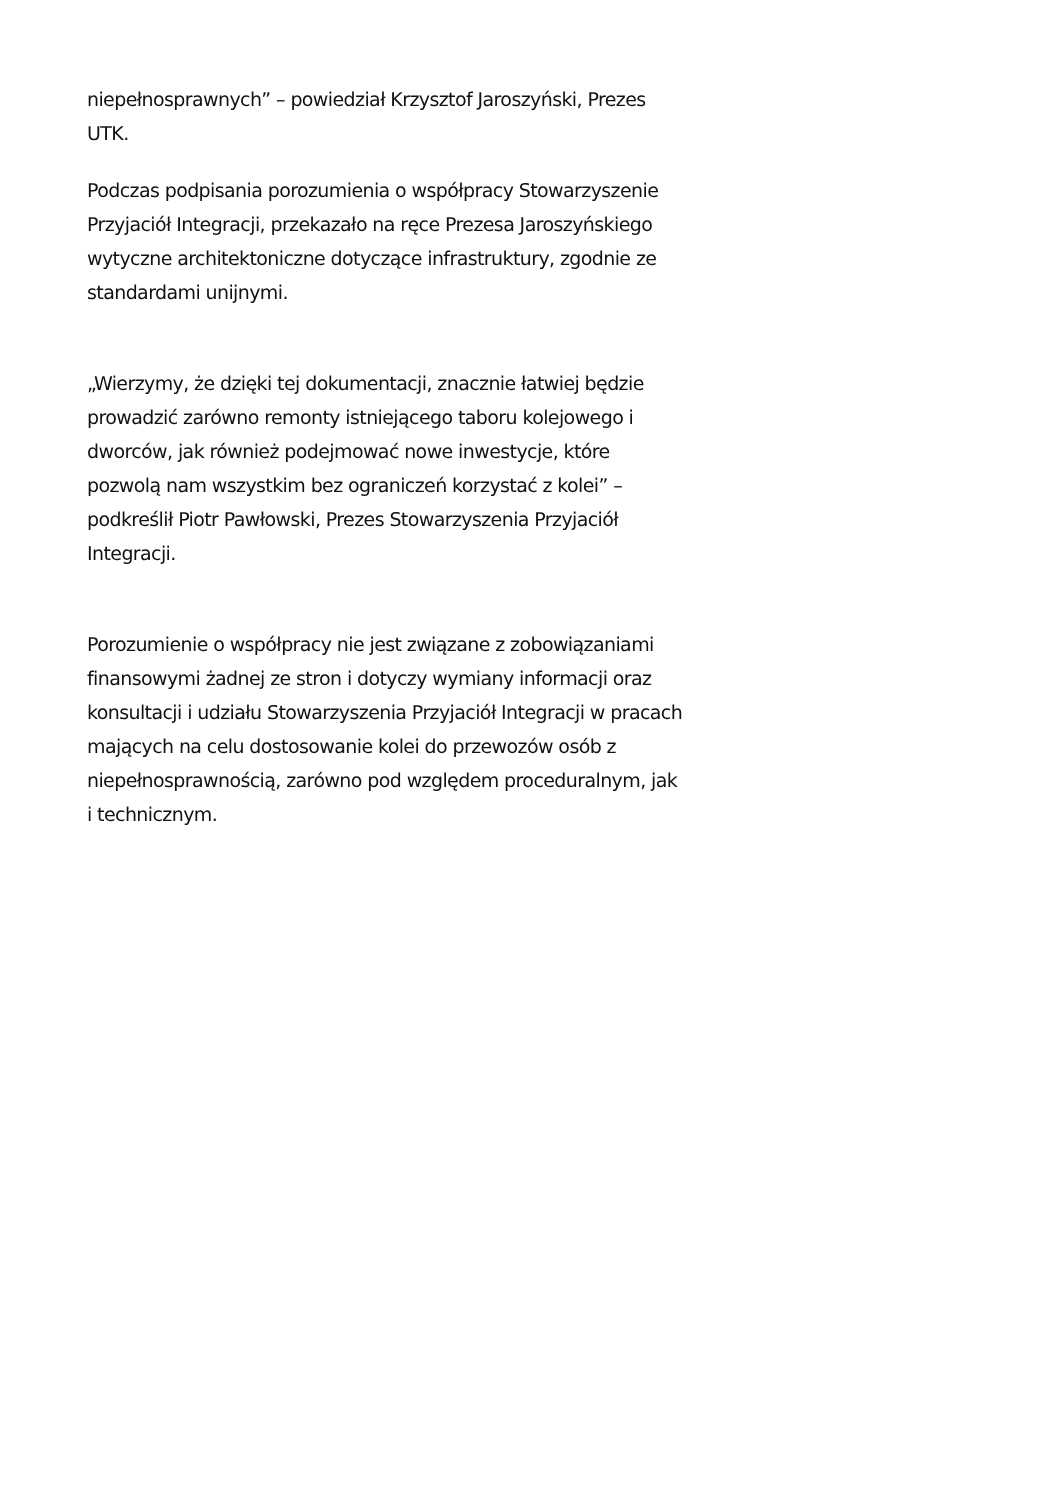niepełnosprawnych” – powiedział Krzysztof Jaroszyński, Prezes UTK.
Podczas podpisania porozumienia o współpracy Stowarzyszenie Przyjaciół Integracji, przekazało na ręce Prezesa Jaroszyńskiego wytyczne architektoniczne dotyczące infrastruktury, zgodnie ze standardami unijnymi.
„Wierzymy, że dzięki tej dokumentacji, znacznie łatwiej będzie prowadzić zarówno remonty istniejącego taboru kolejowego i dworców, jak również podejmować nowe inwestycje, które pozwolą nam wszystkim bez ograniczeń korzystać z kolei” – podkreślił Piotr Pawłowski, Prezes Stowarzyszenia Przyjaciół Integracji.
Porozumienie o współpracy nie jest związane z zobowiązaniami finansowymi żadnej ze stron i dotyczy wymiany informacji oraz konsultacji i udziału Stowarzyszenia Przyjaciół Integracji w pracach mających na celu dostosowanie kolei do przewozów osób z niepełnosprawnością, zarówno pod względem proceduralnym, jak i technicznym.